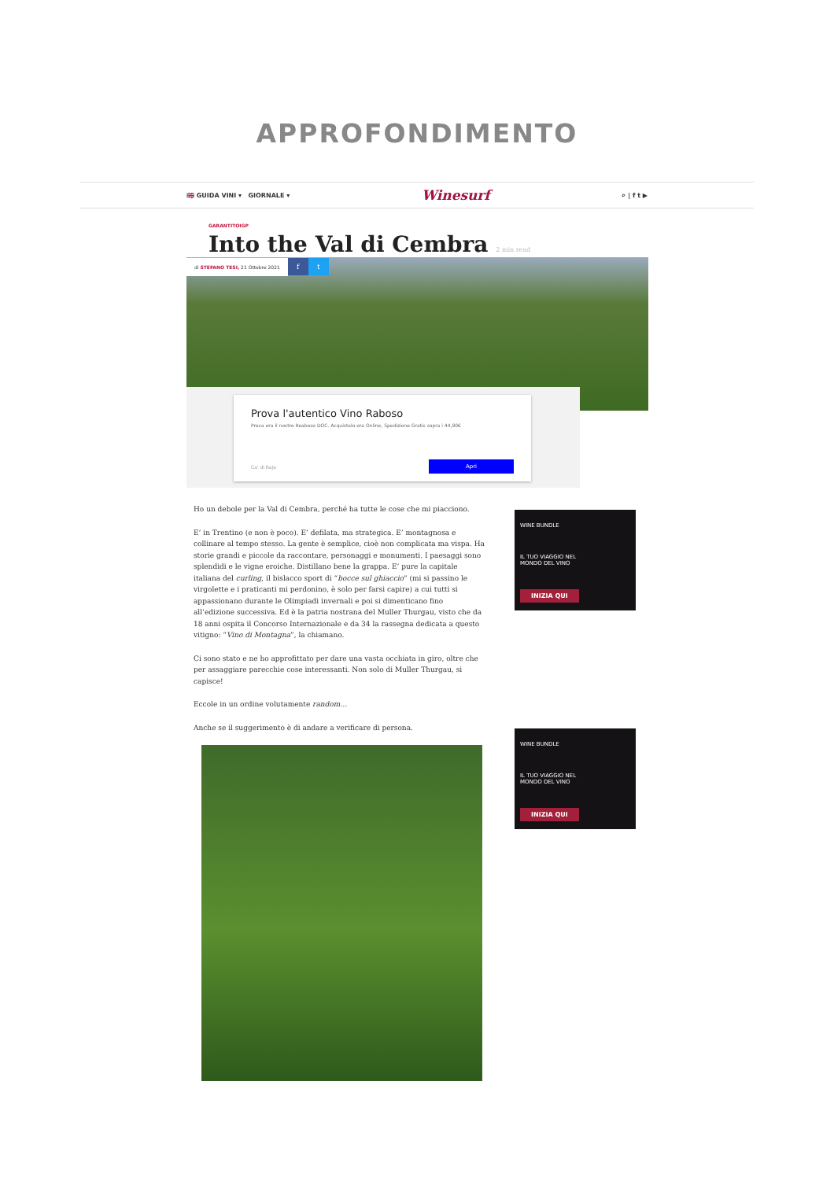APPROFONDIMENTO
🇬🇧 GUIDA VINI ▾ GIORNALE ▾ Winesurf ⌕ | f t ▶
GARANTITOIGP
Into the Val di Cembra 2 min read
di STEFANO TESI, 21 Ottobre 2021 f t
Prova l'autentico Vino Raboso
Prova ora il nostro Roaboso DOC. Acquistalo ora Online, Spedizione Gratis sopra i 44,90€
Ca' di Rajo
Apri
Ho un debole per la Val di Cembra, perché ha tutte le cose che mi piacciono.
E’ in Trentino (e non è poco). E’ defilata, ma strategica. E’ montagnosa e collinare al tempo stesso. La gente è semplice, cioè non complicata ma vispa. Ha storie grandi e piccole da raccontare, personaggi e monumenti. I paesaggi sono splendidi e le vigne eroiche. Distillano bene la grappa. E’ pure la capitale italiana del curling, il bislacco sport di “bocce sul ghiaccio” (mi si passino le virgolette e i praticanti mi perdonino, è solo per farsi capire) a cui tutti si appassionano durante le Olimpiadi invernali e poi si dimenticano fino all’edizione successiva. Ed è la patria nostrana del Muller Thurgau, visto che da 18 anni ospita il Concorso Internazionale e da 34 la rassegna dedicata a questo vitigno: “Vino di Montagna”, la chiamano.
Ci sono stato e ne ho approfittato per dare una vasta occhiata in giro, oltre che per assaggiare parecchie cose interessanti. Non solo di Muller Thurgau, si capisce!
Eccole in un ordine volutamente random…
Anche se il suggerimento è di andare a verificare di persona.
WINE BUNDLE
IL TUO VIAGGIO NEL
MONDO DEL VINO
INIZIA QUI
WINE BUNDLE
IL TUO VIAGGIO NEL
MONDO DEL VINO
INIZIA QUI